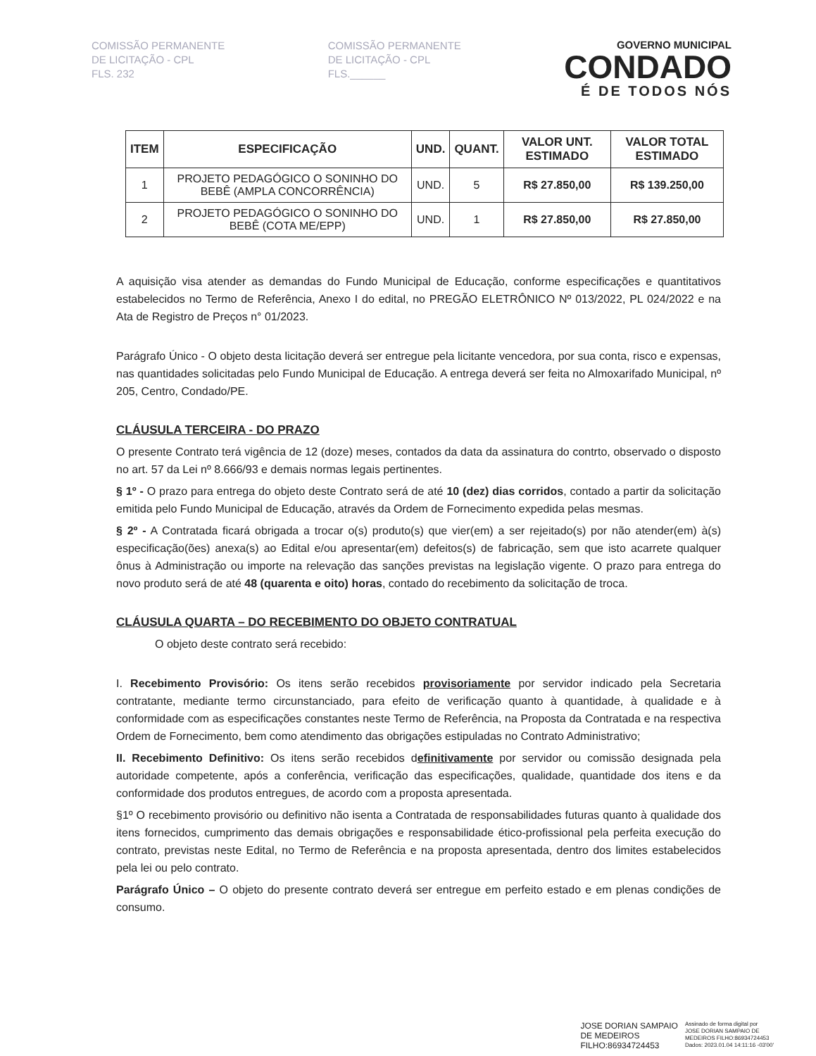COMISSÃO PERMANENTE DE LICITAÇÃO - CPL
FLS. 232
COMISSÃO PERMANENTE DE LICITAÇÃO - CPL
FLS.______
GOVERNO MUNICIPAL
CONDADO
É DE TODOS NÓS
| ITEM | ESPECIFICAÇÃO | UND. | QUANT. | VALOR UNT. ESTIMADO | VALOR TOTAL ESTIMADO |
| --- | --- | --- | --- | --- | --- |
| 1 | PROJETO PEDAGÓGICO O SONINHO DO BEBÊ (AMPLA CONCORRÊNCIA) | UND. | 5 | R$ 27.850,00 | R$ 139.250,00 |
| 2 | PROJETO PEDAGÓGICO O SONINHO DO BEBÊ (COTA ME/EPP) | UND. | 1 | R$ 27.850,00 | R$ 27.850,00 |
A aquisição visa atender as demandas do Fundo Municipal de Educação, conforme especificações e quantitativos estabelecidos no Termo de Referência, Anexo I do edital, no PREGÃO ELETRÔNICO Nº 013/2022, PL 024/2022 e na Ata de Registro de Preços n° 01/2023.
Parágrafo Único - O objeto desta licitação deverá ser entregue pela licitante vencedora, por sua conta, risco e expensas, nas quantidades solicitadas pelo Fundo Municipal de Educação. A entrega deverá ser feita no Almoxarifado Municipal, nº 205, Centro, Condado/PE.
CLÁUSULA TERCEIRA - DO PRAZO
O presente Contrato terá vigência de 12 (doze) meses, contados da data da assinatura do contrto, observado o disposto no art. 57 da Lei nº 8.666/93 e demais normas legais pertinentes.
§ 1º - O prazo para entrega do objeto deste Contrato será de até 10 (dez) dias corridos, contado a partir da solicitação emitida pelo Fundo Municipal de Educação, através da Ordem de Fornecimento expedida pelas mesmas.
§ 2º - A Contratada ficará obrigada a trocar o(s) produto(s) que vier(em) a ser rejeitado(s) por não atender(em) à(s) especificação(ões) anexa(s) ao Edital e/ou apresentar(em) defeitos(s) de fabricação, sem que isto acarrete qualquer ônus à Administração ou importe na relevação das sanções previstas na legislação vigente. O prazo para entrega do novo produto será de até 48 (quarenta e oito) horas, contado do recebimento da solicitação de troca.
CLÁUSULA QUARTA – DO RECEBIMENTO DO OBJETO CONTRATUAL
O objeto deste contrato será recebido:
I. Recebimento Provisório: Os itens serão recebidos provisoriamente por servidor indicado pela Secretaria contratante, mediante termo circunstanciado, para efeito de verificação quanto à quantidade, à qualidade e à conformidade com as especificações constantes neste Termo de Referência, na Proposta da Contratada e na respectiva Ordem de Fornecimento, bem como atendimento das obrigações estipuladas no Contrato Administrativo;
II. Recebimento Definitivo: Os itens serão recebidos definitivamente por servidor ou comissão designada pela autoridade competente, após a conferência, verificação das especificações, qualidade, quantidade dos itens e da conformidade dos produtos entregues, de acordo com a proposta apresentada.
§1º O recebimento provisório ou definitivo não isenta a Contratada de responsabilidades futuras quanto à qualidade dos itens fornecidos, cumprimento das demais obrigações e responsabilidade ético-profissional pela perfeita execução do contrato, previstas neste Edital, no Termo de Referência e na proposta apresentada, dentro dos limites estabelecidos pela lei ou pelo contrato.
Parágrafo Único – O objeto do presente contrato deverá ser entregue em perfeito estado e em plenas condições de consumo.
JOSE DORIAN SAMPAIO
DE MEDEIROS
FILHO:86934724453
Assinado de forma digital por
JOSE DORIAN SAMPAIO DE
MEDEIROS FILHO:86934724453
Dados: 2023.01.04 14:11:16 -03'00'